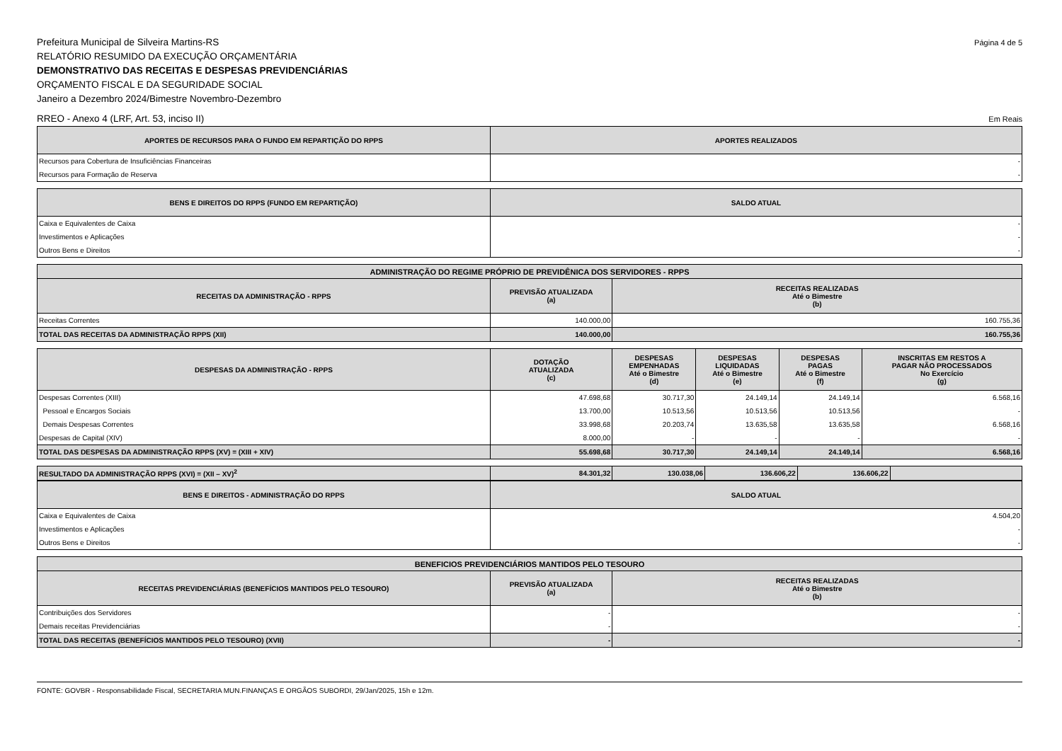Prefeitura Municipal de Silveira Martins-RS
RELATÓRIO RESUMIDO DA EXECUÇÃO ORÇAMENTÁRIA
DEMONSTRATIVO DAS RECEITAS E DESPESAS PREVIDENCIÁRIAS
ORÇAMENTO FISCAL E DA SEGURIDADE SOCIAL
Janeiro a Dezembro 2024/Bimestre Novembro-Dezembro
Página 4 de 5
RREO - Anexo 4 (LRF, Art. 53, inciso II)
Em Reais
| APORTES DE RECURSOS PARA O FUNDO EM REPARTIÇÃO DO RPPS | APORTES REALIZADOS |
| --- | --- |
| Recursos para Cobertura de Insuficiências Financeiras | - |
| Recursos para Formação de Reserva | - |
| BENS E DIREITOS DO RPPS (FUNDO EM REPARTIÇÃO) | SALDO ATUAL |
| --- | --- |
| Caixa e Equivalentes de Caixa | - |
| Investimentos e Aplicações | - |
| Outros Bens e Direitos | - |
| ADMINISTRAÇÃO DO REGIME PRÓPRIO DE PREVIDÊNICA DOS SERVIDORES - RPPS | | |
| --- | --- | --- |
| RECEITAS DA ADMINISTRAÇÃO - RPPS | PREVISÃO ATUALIZADA (a) | RECEITAS REALIZADAS Até o Bimestre (b) |
| Receitas Correntes | 140.000,00 | 160.755,36 |
| TOTAL DAS RECEITAS DA ADMINISTRAÇÃO RPPS (XII) | 140.000,00 | 160.755,36 |
| DESPESAS DA ADMINISTRAÇÃO - RPPS | DOTAÇÃO ATUALIZADA (c) | DESPESAS EMPENHADAS Até o Bimestre (d) | DESPESAS LIQUIDADAS Até o Bimestre (e) | DESPESAS PAGAS Até o Bimestre (f) | INSCRITAS EM RESTOS A PAGAR NÃO PROCESSADOS No Exercício (g) |
| --- | --- | --- | --- | --- | --- |
| Despesas Correntes (XIII) | 47.698,68 | 30.717,30 | 24.149,14 | 24.149,14 | 6.568,16 |
| Pessoal e Encargos Sociais | 13.700,00 | 10.513,56 | 10.513,56 | 10.513,56 | - |
| Demais Despesas Correntes | 33.998,68 | 20.203,74 | 13.635,58 | 13.635,58 | 6.568,16 |
| Despesas de Capital (XIV) | 8.000,00 | - | - | - | - |
| TOTAL DAS DESPESAS DA ADMINISTRAÇÃO RPPS (XV) = (XIII + XIV) | 55.698,68 | 30.717,30 | 24.149,14 | 24.149,14 | 6.568,16 |
| RESULTADO DA ADMINISTRAÇÃO RPPS (XVI) = (XII – XV)<sup>2</sup> | 84.301,32 | 130.038,06 | 136.606,22 | 136.606,22 | |
| BENS E DIREITOS - ADMINISTRAÇÃO DO RPPS | SALDO ATUAL |
| --- | --- |
| Caixa e Equivalentes de Caixa | 4.504,20 |
| Investimentos e Aplicações | - |
| Outros Bens e Direitos | - |
| BENEFICIOS PREVIDENCIÁRIOS MANTIDOS PELO TESOURO | | |
| --- | --- | --- |
| RECEITAS PREVIDENCIÁRIAS (BENEFÍCIOS MANTIDOS PELO TESOURO) | PREVISÃO ATUALIZADA (a) | RECEITAS REALIZADAS Até o Bimestre (b) |
| Contribuições dos Servidores | - | - |
| Demais receitas Previdenciárias | - | - |
| TOTAL DAS RECEITAS (BENEFÍCIOS MANTIDOS PELO TESOURO) (XVII) | - | - |
FONTE: GOVBR - Responsabilidade Fiscal, SECRETARIA MUN.FINANÇAS E ORGÃOS SUBORDI, 29/Jan/2025, 15h e 12m.